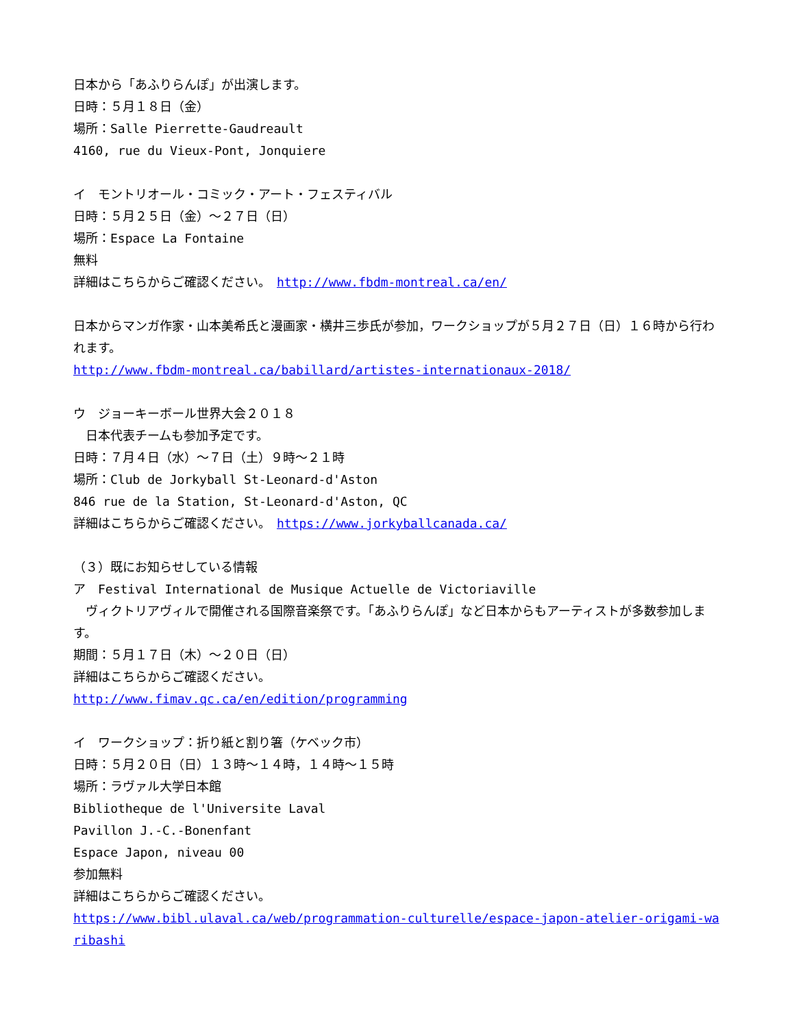日本から「あふりらんぽ」が出演します。
日時：５月１８日（金）
場所：Salle Pierrette-Gaudreault
4160, rue du Vieux-Pont, Jonquiere
イ　モントリオール・コミック・アート・フェスティバル
日時：５月２５日（金）～２７日（日）
場所：Espace La Fontaine
無料
詳細はこちらからご確認ください。　http://www.fbdm-montreal.ca/en/
日本からマンガ作家・山本美希氏と漫画家・横井三歩氏が参加，ワークショップが５月２７日（日）１６時から行われます。
http://www.fbdm-montreal.ca/babillard/artistes-internationaux-2018/
ウ　ジョーキーボール世界大会２０１８
　日本代表チームも参加予定です。
日時：７月４日（水）～７日（土）９時～２１時
場所：Club de Jorkyball St-Leonard-d'Aston
846 rue de la Station, St-Leonard-d'Aston, QC
詳細はこちらからご確認ください。　https://www.jorkyballcanada.ca/
（３）既にお知らせしている情報
ア　Festival International de Musique Actuelle de Victoriaville
　ヴィクトリアヴィルで開催される国際音楽祭です。「あふりらんぽ」など日本からもアーティストが多数参加します。
期間：５月１７日（木）～２０日（日）
詳細はこちらからご確認ください。
http://www.fimav.qc.ca/en/edition/programming
イ　ワークショップ：折り紙と割り箸（ケベック市）
日時：５月２０日（日）１３時～１４時，１４時～１５時
場所：ラヴァル大学日本館
Bibliotheque de l'Universite Laval
Pavillon J.-C.-Bonenfant
Espace Japon, niveau 00
参加無料
詳細はこちらからご確認ください。
https://www.bibl.ulaval.ca/web/programmation-culturelle/espace-japon-atelier-origami-waribashi